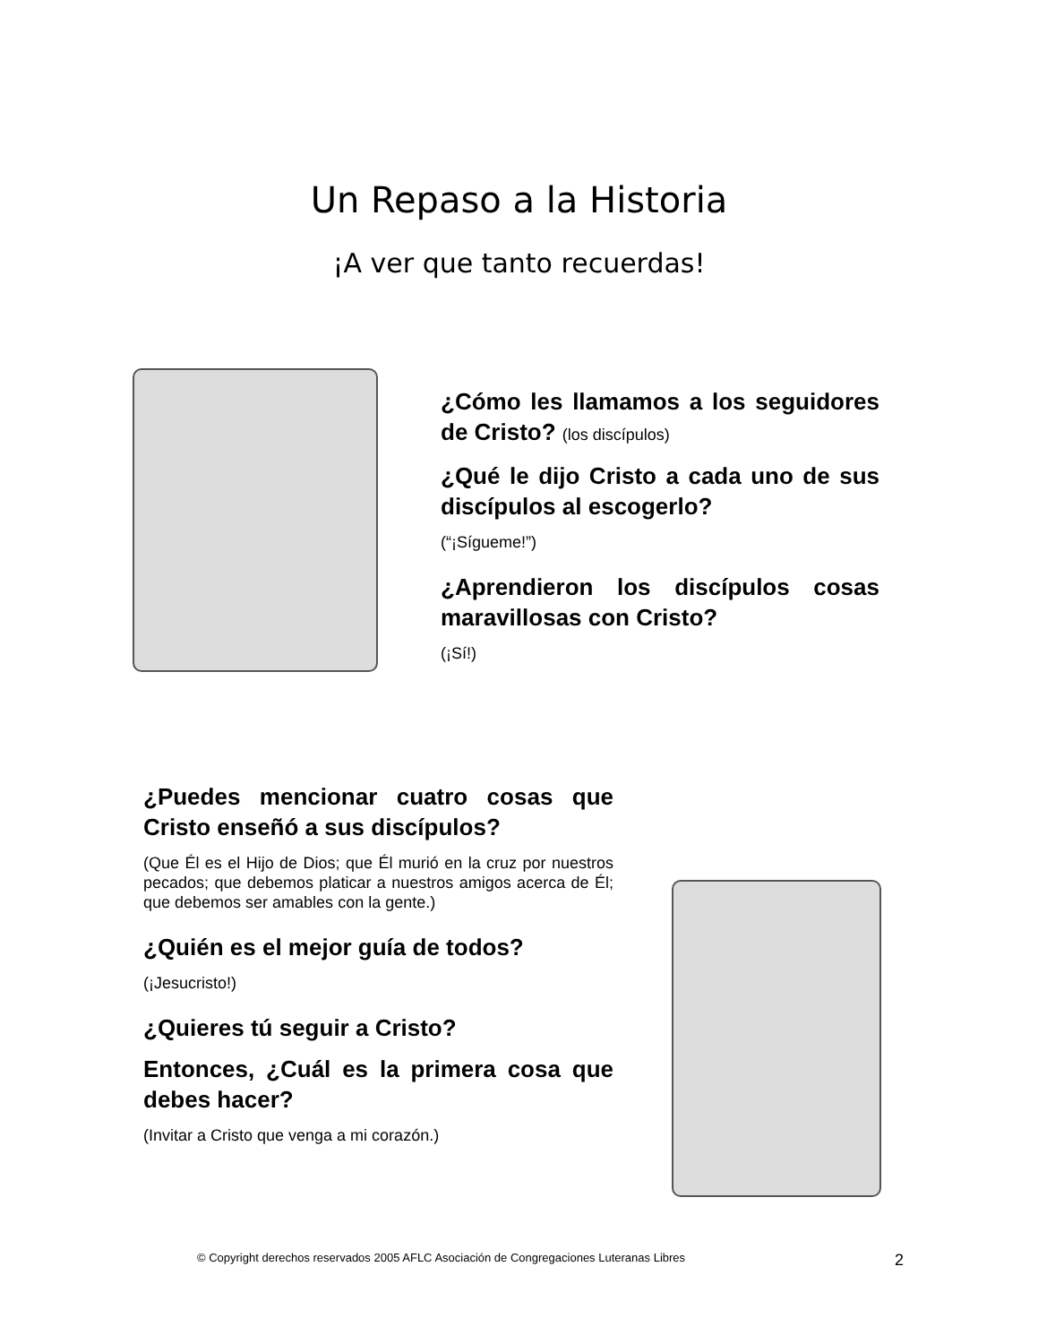Un Repaso a la Historia
¡A ver que tanto recuerdas!
¿Cómo les llamamos a los seguidores de Cristo? (los discípulos)
¿Qué le dijo Cristo a cada uno de sus discípulos al escogerlo?
(“¡Sígueme!”)
¿Aprendieron los discípulos cosas maravillosas con Cristo?
(¡Sí!)
¿Puedes mencionar cuatro cosas que Cristo enseñó a sus discípulos?
(Que Él es el Hijo de Dios; que Él murió en la cruz por nuestros pecados; que debemos platicar a nuestros amigos acerca de Él; que debemos ser amables con la gente.)
¿Quién es el mejor guía de todos?
(¡Jesucristo!)
¿Quieres tú seguir a Cristo?
Entonces, ¿Cuál es la primera cosa que debes hacer?
(Invitar a Cristo que venga a mi corazón.)
© Copyright derechos reservados 2005 AFLC Asociación de Congregaciones Luteranas Libres 2